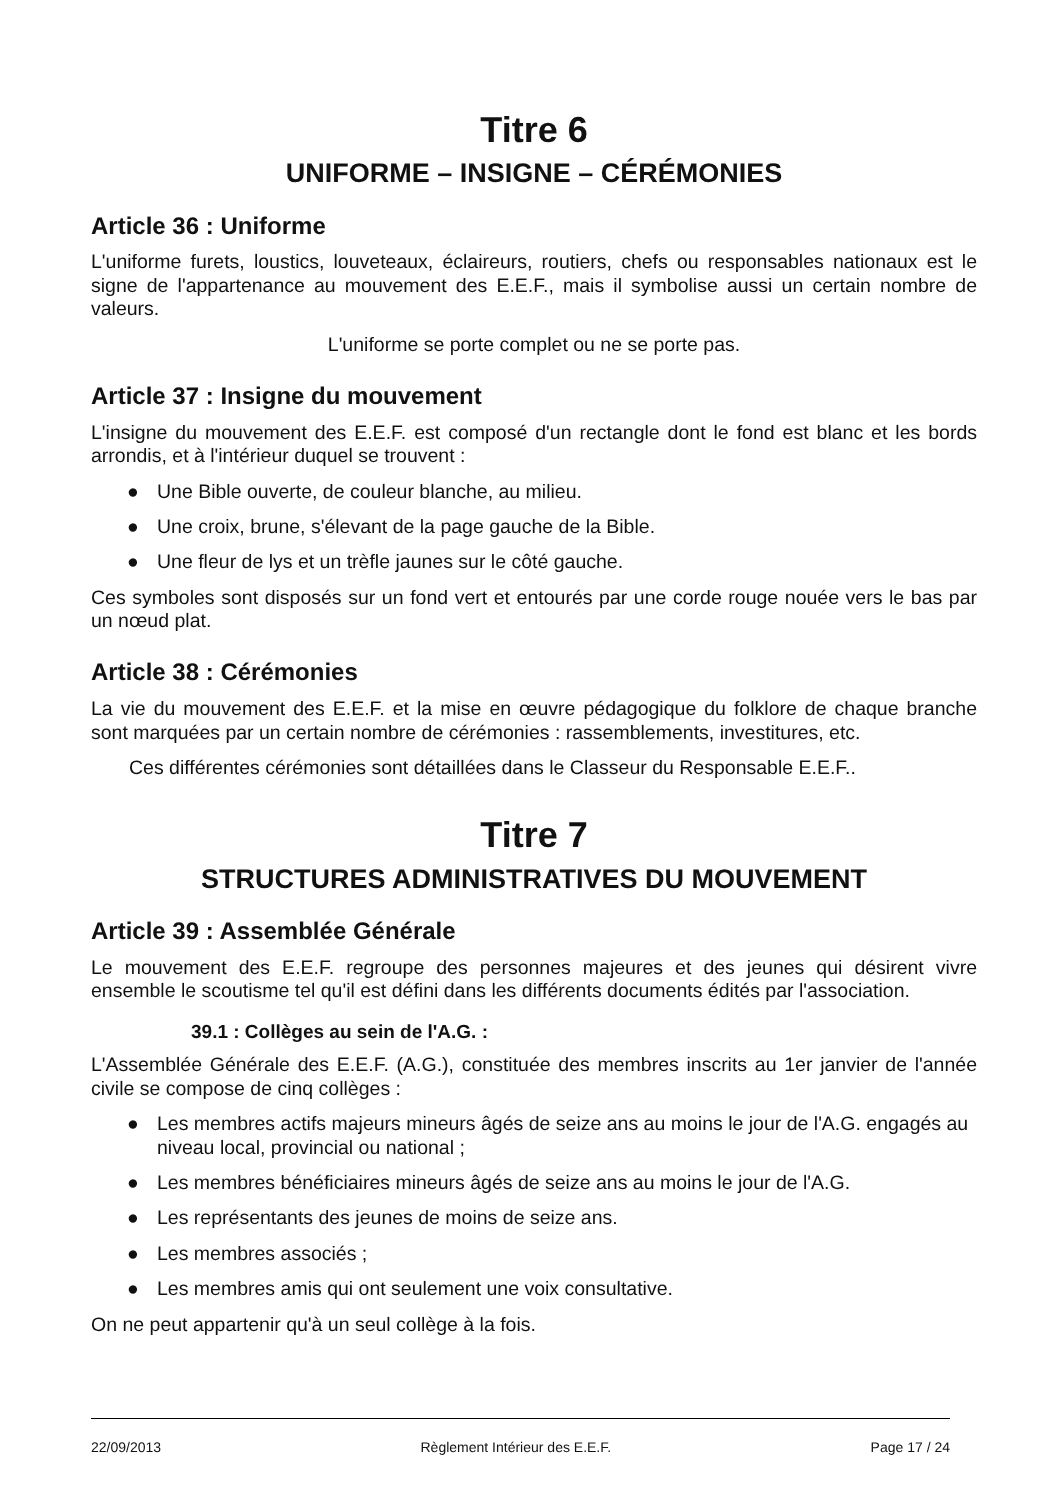Titre 6
UNIFORME – INSIGNE – CÉRÉMONIES
Article 36 : Uniforme
L'uniforme furets, loustics, louveteaux, éclaireurs, routiers, chefs ou responsables nationaux est le signe de l'appartenance au mouvement des E.E.F., mais il symbolise aussi un certain nombre de valeurs.
L'uniforme se porte complet ou ne se porte pas.
Article 37 : Insigne du mouvement
L'insigne du mouvement des E.E.F. est composé d'un rectangle dont le fond est blanc et les bords arrondis, et à l'intérieur duquel se trouvent :
● Une Bible ouverte, de couleur blanche, au milieu.
● Une croix, brune, s'élevant de la page gauche de la Bible.
● Une fleur de lys et un trèfle jaunes sur le côté gauche.
Ces symboles sont disposés sur un fond vert et entourés par une corde rouge nouée vers le bas par un nœud plat.
Article 38 : Cérémonies
La vie du mouvement des E.E.F. et la mise en œuvre pédagogique du folklore de chaque branche sont marquées par un certain nombre de cérémonies : rassemblements, investitures, etc.
Ces différentes cérémonies sont détaillées dans le Classeur du Responsable E.E.F..
Titre 7
STRUCTURES ADMINISTRATIVES DU MOUVEMENT
Article 39 : Assemblée Générale
Le mouvement des E.E.F. regroupe des personnes majeures et des jeunes qui désirent vivre ensemble le scoutisme tel qu'il est défini dans les différents documents édités par l'association.
39.1 : Collèges au sein de l'A.G. :
L'Assemblée Générale des E.E.F. (A.G.), constituée des membres inscrits au 1er janvier de l'année civile se compose de cinq collèges :
● Les membres actifs majeurs mineurs âgés de seize ans au moins le jour de l'A.G. engagés au niveau local, provincial ou national ;
● Les membres bénéficiaires mineurs âgés de seize ans au moins le jour de l'A.G.
● Les représentants des jeunes de moins de seize ans.
● Les membres associés ;
● Les membres amis qui ont seulement une voix consultative.
On ne peut appartenir qu'à un seul collège à la fois.
22/09/2013 Règlement Intérieur des E.E.F. Page 17 / 24